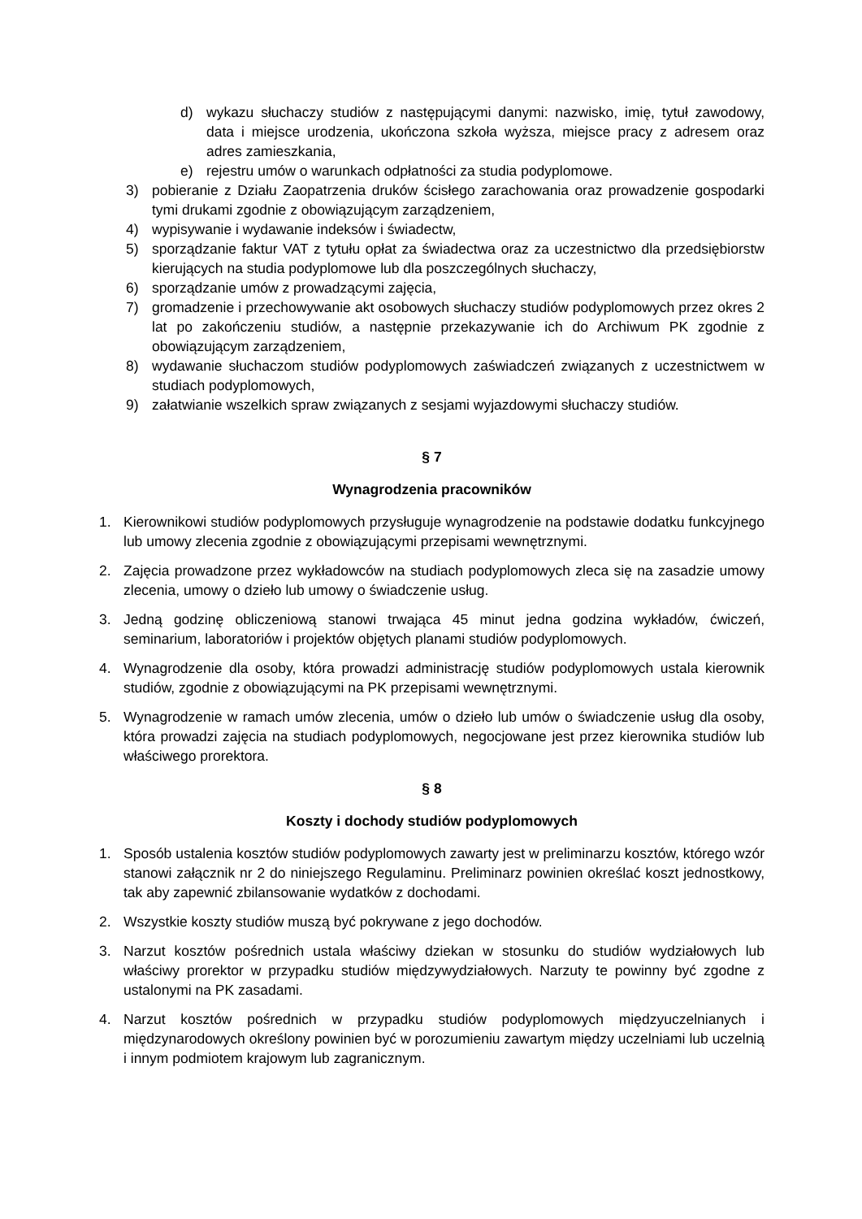d) wykazu słuchaczy studiów z następującymi danymi: nazwisko, imię, tytuł zawodowy, data i miejsce urodzenia, ukończona szkoła wyższa, miejsce pracy z adresem oraz adres zamieszkania,
e) rejestru umów o warunkach odpłatności za studia podyplomowe.
3) pobieranie z Działu Zaopatrzenia druków ścisłego zarachowania oraz prowadzenie gospodarki tymi drukami zgodnie z obowiązującym zarządzeniem,
4) wypisywanie i wydawanie indeksów i świadectw,
5) sporządzanie faktur VAT z tytułu opłat za świadectwa oraz za uczestnictwo dla przedsiębiorstw kierujących na studia podyplomowe lub dla poszczególnych słuchaczy,
6) sporządzanie umów z prowadzącymi zajęcia,
7) gromadzenie i przechowywanie akt osobowych słuchaczy studiów podyplomowych przez okres 2 lat po zakończeniu studiów, a następnie przekazywanie ich do Archiwum PK zgodnie z obowiązującym zarządzeniem,
8) wydawanie słuchaczom studiów podyplomowych zaświadczeń związanych z uczestnictwem w studiach podyplomowych,
9) załatwianie wszelkich spraw związanych z sesjami wyjazdowymi słuchaczy studiów.
§ 7
Wynagrodzenia pracowników
1. Kierownikowi studiów podyplomowych przysługuje wynagrodzenie na podstawie dodatku funkcyjnego lub umowy zlecenia zgodnie z obowiązującymi przepisami wewnętrznymi.
2. Zajęcia prowadzone przez wykładowców na studiach podyplomowych zleca się na zasadzie umowy zlecenia, umowy o dzieło lub umowy o świadczenie usług.
3. Jedną godzinę obliczeniową stanowi trwająca 45 minut jedna godzina wykładów, ćwiczeń, seminarium, laboratoriów i projektów objętych planami studiów podyplomowych.
4. Wynagrodzenie dla osoby, która prowadzi administrację studiów podyplomowych ustala kierownik studiów, zgodnie z obowiązującymi na PK przepisami wewnętrznymi.
5. Wynagrodzenie w ramach umów zlecenia, umów o dzieło lub umów o świadczenie usług dla osoby, która prowadzi zajęcia na studiach podyplomowych, negocjowane jest przez kierownika studiów lub właściwego prorektora.
§ 8
Koszty i dochody studiów podyplomowych
1. Sposób ustalenia kosztów studiów podyplomowych zawarty jest w preliminarzu kosztów, którego wzór stanowi załącznik nr 2 do niniejszego Regulaminu. Preliminarz powinien określać koszt jednostkowy, tak aby zapewnić zbilansowanie wydatków z dochodami.
2. Wszystkie koszty studiów muszą być pokrywane z jego dochodów.
3. Narzut kosztów pośrednich ustala właściwy dziekan w stosunku do studiów wydziałowych lub właściwy prorektor w przypadku studiów międzywydziałowych. Narzuty te powinny być zgodne z ustalonymi na PK zasadami.
4. Narzut kosztów pośrednich w przypadku studiów podyplomowych międzyuczelnianych i międzynarodowych określony powinien być w porozumieniu zawartym między uczelniami lub uczelnią i innym podmiotem krajowym lub zagranicznym.